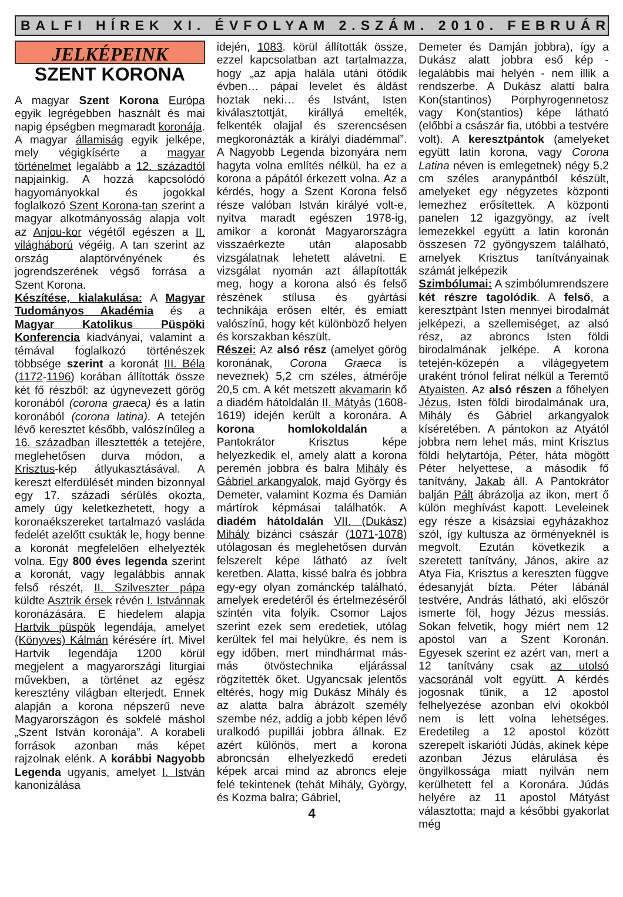BALFI HÍREK XI. ÉVFOLYAM 2.SZÁM. 2010. FEBRUÁR
JELKÉPEINK
SZENT KORONA
A magyar Szent Korona Európa egyik legrégebben használt és mai napig épségben megmaradt koronája. A magyar államiság egyik jelképe, mely végigkísérte a magyar történelmet legalább a 12. századtól napjainkig. A hozzá kapcsolódó hagyományokkal és jogokkal foglalkozó Szent Korona-tan szerint a magyar alkotmányosság alapja volt az Anjou-kor végétől egészen a II. világháború végéig. A tan szerint az ország alaptörvényének és jogrendszerének végső forrása a Szent Korona.
Készítése, kialakulása: A Magyar Tudományos Akadémia és a Magyar Katolikus Püspöki Konferencia kiadványai, valamint a témával foglalkozó történészek többsége szerint a koronát III. Béla (1172-1196) korában állították össze két fő részből: az úgynevezett görög koronából (corona graeca) és a latin koronából (corona latina). A tetején lévő keresztet később, valószínűleg a 16. században illesztették a tetejére, meglehetősen durva módon, a Krisztus-kép átlyukasztásával. A kereszt elferdülését minden bizonnyal egy 17. századi sérülés okozta, amely úgy keletkezhetett, hogy a koronaékszereket tartalmazó vasláda fedelét azelőtt csukták le, hogy benne a koronát megfelelően elhelyezték volna. Egy 800 éves legenda szerint a koronát, vagy legalábbis annak felső részét, II. Szilveszter pápa küldte Asztrik érsek révén I. Istvánnak koronázására. E hiedelem alapja Hartvik püspök legendája, amelyet (Könyves) Kálmán kérésére írt. Mivel Hartvik legendája 1200 körül megjelent a magyarországi liturgiai művekben, a történet az egész keresztény világban elterjedt. Ennek alapján a korona népszerű neve Magyarországon és sokfelé máshol „Szent István koronája”. A korabeli források azonban más képet rajzolnak elénk. A korábbi Nagyobb Legenda ugyanis, amelyet I. István kanonizálása
idején, 1083. körül állították össze, ezzel kapcsolatban azt tartalmazza, hogy „az apja halála utáni ötödik évben… pápai levelet és áldást hoztak neki… és Istvánt, Isten kiválasztottját, királlyá emelték, felkenték olajjal és szerencsésen megkoronázták a királyi diadémmal”. A Nagyobb Legenda bizonyára nem hagyta volna említés nélkül, ha ez a korona a pápától érkezett volna. Az a kérdés, hogy a Szent Korona felső része valóban István királyé volt-e, nyitva maradt egészen 1978-ig, amikor a koronát Magyarországra visszaérkezte után alaposabb vizsgálatnak lehetett alávetni. E vizsgálat nyomán azt állapították meg, hogy a korona alsó és felső részének stílusa és gyártási technikája erősen eltér, és emiatt valószínű, hogy két különböző helyen és korszakban készült.
Részei: Az alsó rész (amelyet görög koronának, Corona Graeca is neveznek) 5,2 cm széles, átmérője 20,5 cm. A két metszett akvamarin kő a diadém hátoldalán II. Mátyás (1608-1619) idején került a koronára. A korona homlokoldalán a Pantokrátor Krisztus képe helyezkedik el, amely alatt a korona peremén jobbra és balra Mihály és Gábriel arkangyalok, majd György és Demeter, valamint Kozma és Damián mártírok képmásai találhatók. A diadém hátoldalán VII. (Dukász) Mihály bizánci császár (1071-1078) utólagosan és meglehetősen durván felszerelt képe látható az ívelt keretben. Alatta, kissé balra és jobbra egy-egy olyan zománckép található, amelyek eredetéről és értelmezéséről szintén vita folyik. Csomor Lajos szerint ezek sem eredetiek, utólag kerültek fel mai helyükre, és nem is egy időben, mert mindhármat más-más ötvöstechnika eljárással rögzítették őket. Ugyancsak jelentős eltérés, hogy míg Dukász Mihály és az alatta balra ábrázolt személy szembe néz, addig a jobb képen lévő uralkodó pupillái jobbra állnak. Ez azért különös, mert a korona abroncsán elhelyezkedő eredeti képek arcai mind az abroncs eleje felé tekintenek (tehát Mihály, György, és Kozma balra; Gábriel,
4
Demeter és Damján jobbra), így a Dukász alatt jobbra eső kép - legalábbis mai helyén - nem illik a rendszerbe. A Dukász alatti balra Kon(stantinos) Porphyrogennetosz vagy Kon(stantios) képe látható (előbbi a császár fia, utóbbi a testvére volt). A keresztpántok (amelyeket együtt latin korona, vagy Corona Latina néven is emlegetnek) négy 5,2 cm széles aranypántból készült, amelyeket egy négyzetes központi lemezhez erősítettek. A központi panelen 12 igazgyöngy, az ívelt lemezekkel együtt a latin koronán összesen 72 gyöngyszem található, amelyek Krisztus tanítványainak számát jelképezik
Szimbólumai: A szimbólumrendszere két részre tagolódik. A felső, a keresztpánt Isten mennyei birodalmát jelképezi, a szellemiséget, az alsó rész, az abroncs Isten földi birodalmának jelképe. A korona tetején-közepén a világegyetem uraként trónol felirat nélkül a Teremtő Atyaisten. Az alsó részen a főhelyen Jézus, Isten földi birodalmának ura, Mihály és Gábriel arkangyalok kíséretében. A pántokon az Atyától jobbra nem lehet más, mint Krisztus földi helytartója, Péter, háta mögött Péter helyettese, a második fő tanítvány, Jakab áll. A Pantokrátor balján Pált ábrázolja az ikon, mert ő külön meghívást kapott. Leveleinek egy része a kisázsiai egyházakhoz szól, így kultusza az örményeknél is megvolt. Ezután következik a szeretett tanítvány, János, akire az Atya Fia, Krisztus a kereszten függve édesanyját bízta. Péter lábánál testvére, András látható, aki először ismerte föl, hogy Jézus messiás. Sokan felvetik, hogy miért nem 12 apostol van a Szent Koronán. Egyesek szerint ez azért van, mert a 12 tanítvány csak az utolsó vacsoránál volt együtt. A kérdés jogosnak tűnik, a 12 apostol felhelyezése azonban elvi okokból nem is lett volna lehetséges. Eredetileg a 12 apostol között szerepelt iskarióti Júdás, akinek képe azonban Jézus elárulása és öngyilkossága miatt nyilván nem kerülhetett fel a Koronára. Júdás helyére az 11 apostol Mátyást választotta; majd a későbbi gyakorlat még